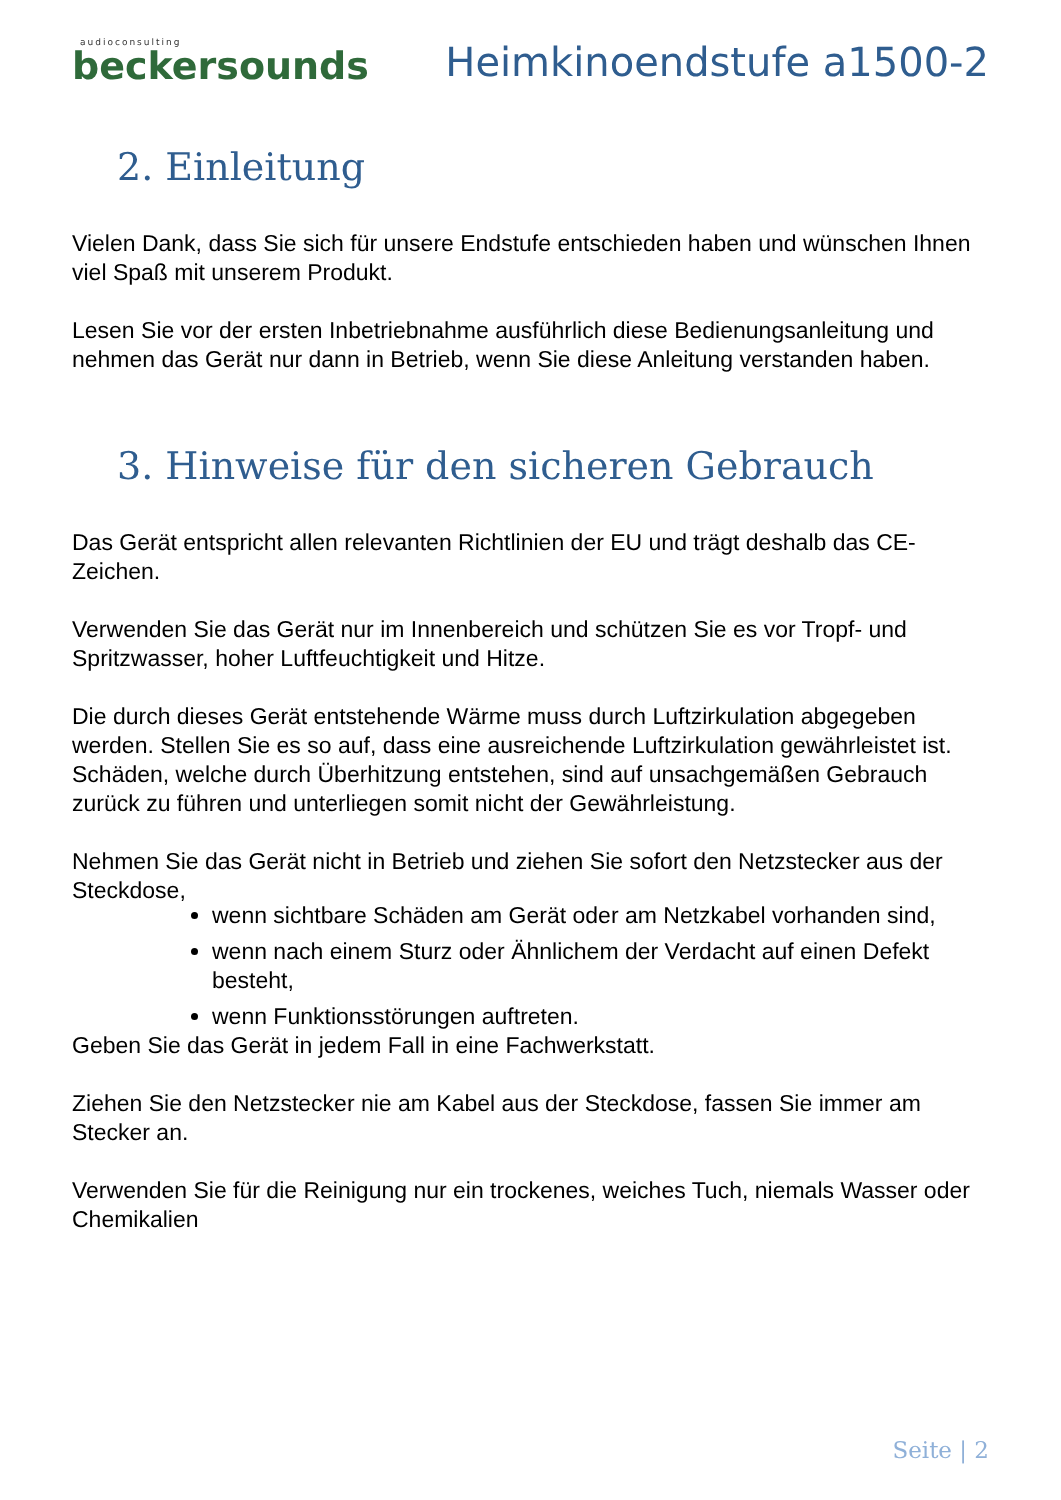audioconsulting
beckersounds
Heimkinoendstufe a1500-2
2. Einleitung
Vielen Dank, dass Sie sich für unsere Endstufe entschieden haben und wünschen Ihnen viel Spaß mit unserem Produkt.
Lesen Sie vor der ersten Inbetriebnahme ausführlich diese Bedienungsanleitung und nehmen das Gerät nur dann in Betrieb, wenn Sie diese Anleitung verstanden haben.
3. Hinweise für den sicheren Gebrauch
Das Gerät entspricht allen relevanten Richtlinien der EU und trägt deshalb das CE-Zeichen.
Verwenden Sie das Gerät nur im Innenbereich und schützen Sie es vor Tropf- und Spritzwasser, hoher Luftfeuchtigkeit und Hitze.
Die durch dieses Gerät entstehende Wärme muss durch Luftzirkulation abgegeben werden. Stellen Sie es so auf, dass eine ausreichende Luftzirkulation gewährleistet ist. Schäden, welche durch Überhitzung entstehen, sind auf unsachgemäßen Gebrauch zurück zu führen und unterliegen somit nicht der Gewährleistung.
Nehmen Sie das Gerät nicht in Betrieb und ziehen Sie sofort den Netzstecker aus der Steckdose,
wenn sichtbare Schäden am Gerät oder am Netzkabel vorhanden sind,
wenn nach einem Sturz oder Ähnlichem der Verdacht auf einen Defekt besteht,
wenn Funktionsstörungen auftreten.
Geben Sie das Gerät in jedem Fall in eine Fachwerkstatt.
Ziehen Sie den Netzstecker nie am Kabel aus der Steckdose, fassen Sie immer am Stecker an.
Verwenden Sie für die Reinigung nur ein trockenes, weiches Tuch, niemals Wasser oder Chemikalien
Seite | 2